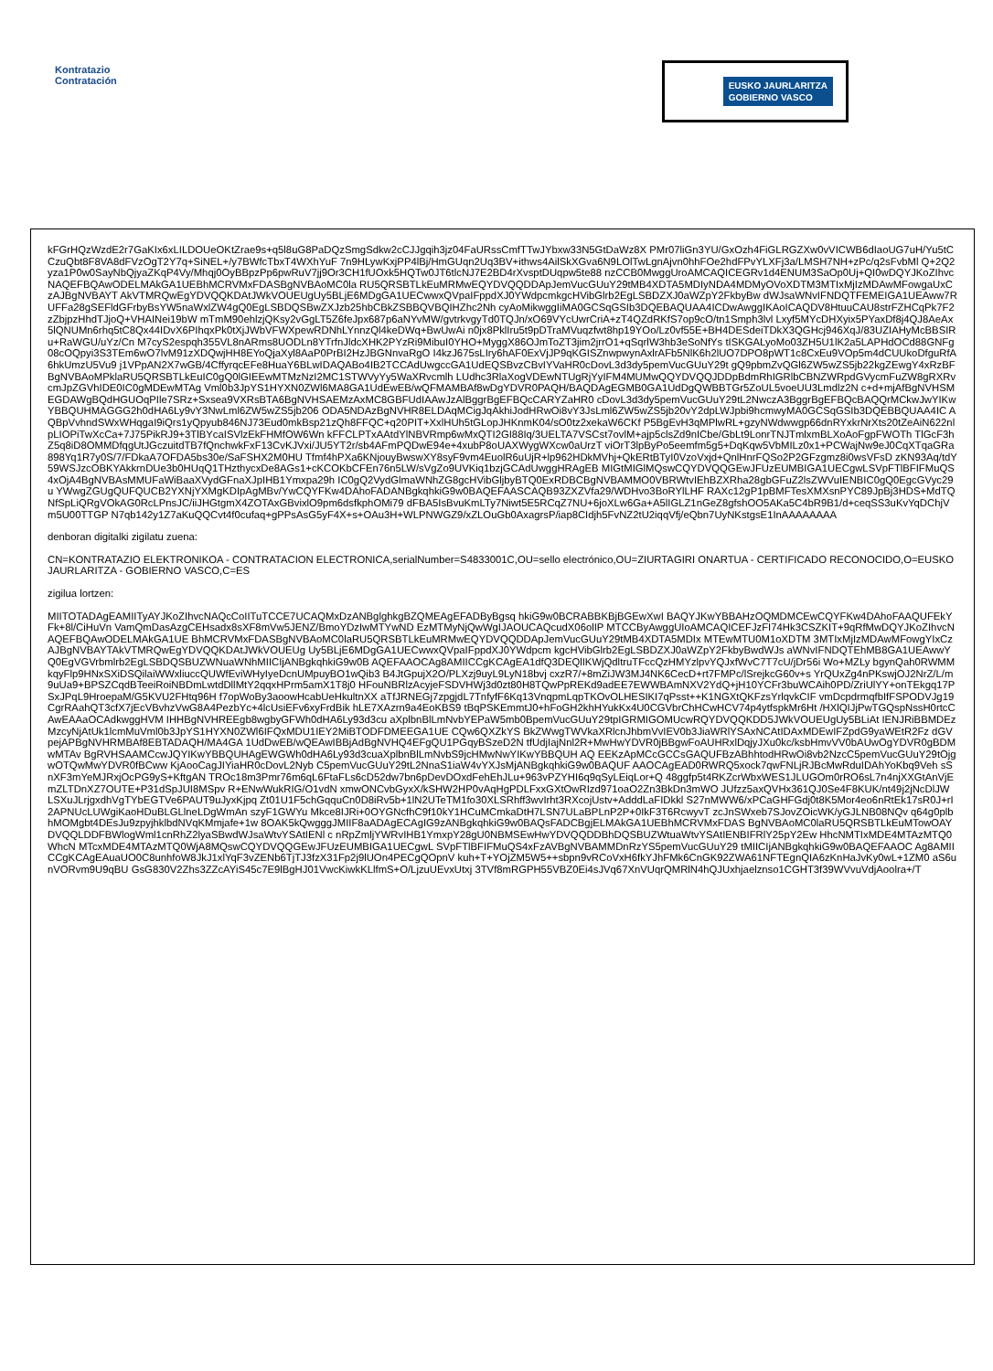Kontratazio
Contratación
EUSKO JAURLARITZA
GOBIERNO VASCO
kFGrHQzWzdE2r7GaKIx6xLILDOUeOKtZrae9s+q5l8uG8PaDQzSmgSdkw2cCJJgqih3jz04FaURssCmfTTwJYbxw33N5GtDaWz8X PMr07liGn3YU/GxOzh4FiGLRGZXw0vVICWB6dIaoUG7uH/Yu5tCCzuQbt8F8VA8dFVzOgT2Y7q+SiNEL+/y7BWfcTbxT4WXhYuF 7n9HLywKxjPP4lBj/HmGUqn2Uq3BV+ithws4AilSkXGva6N9LOlTwLgnAjvn0hhFOe2hdFPvYLXFj3a/LMSH7NH+zPc/q2sFvbMl Q+2Q2yza1P0w0SayNbQjyaZKqP4Vy/Mhqj0OyBBpzPp6pwRuV7jj9Or3CH1fUOxk5HQTw0JT6tlcNJ7E2BD4rXvsptDUqpw5te88 nzCCB0MwggUroAMCAQICEGRv1d4ENUM3SaOp0Uj+QI0wDQYJKoZIhvcNAQEFBQAwODELMAkGA1UEBhMCRVMxFDASBgNVBAoMC0la RU5QRSBTLkEuMRMwEQYDVQQDDApJemVucGUuY29tMB4XDTA5MDIyNDA4MDMyOVoXDTM3MTIxMjIzMDAwMFowgaUxCzAJBgNVBAYT AkVTMRQwEgYDVQQKDAtJWkVOUEUgUy5BLjE6MDgGA1UECwwxQVpaIFppdXJ0YWdpcmkgcHVibGlrb2EgLSBDZXJ0aWZpY2FkbyBw dWJsaWNvIFNDQTFEMEIGA1UEAww7RUFFa28gSEFldGFrbyBsYW5naWxlZW4gQ0EgLSBDQSBwZXJzb25hbCBkZSBBQVBQIHZhc2Nh cyAoMikwggIiMA0GCSqGSIb3DQEBAQUAA4ICDwAwggIKAoICAQDV8HtuuCAU8strFZHCqPk7F2zZbjpzHhdTJjoQ+VHAINei19bW mTmM90ehlzjQKsy2vGgLT5Z6feJpx687p6aNYvMW/gvtrkvgyTd0TQJn/xO69VYcUwrCriA+zT4QZdRKfS7op9cO/tn1Smph3lvl Lxyf5MYcDHXyix5PYaxDf8j4QJ8AeAx5lQNUMn6rhq5tC8Qx44IDvX6PIhqxPk0tXjJWbVFWXpewRDNhLYnnzQl4keDWq+BwUwAi n0jx8PklIru5t9pDTraMVuqzfwt8hp19YOo/Lz0vf55E+BH4DESdeiTDkX3QGHcj946XqJ/83UZIAHyMcBBSIRu+RaWGU/uYz/Cn M7cyS2espqh355VL8nARms8UODLn8YTrfnJldcXHK2PYzRi9MibuI0YHO+MyggX86OJmToZT3jim2jrrO1+qSqrlW3hb3eSoNfYs tISKGALyoMo03ZH5U1lK2a5LAPHdOCd88GNFg08cOQpyi3S3TEm6wO7lvM91zXDQwjHH8EYoQjaXyl8AaP0PrBI2HzJBGNnvaRgO I4kzJ675sLIry6hAF0ExVjJP9qKGISZnwpwynAxlrAFb5NlK6h2lUO7DPO8pWT1c8CxEu9VOp5m4dCUUkoDfguRfA6hkUmzU5Vu9 j1VPpAN2X7wGB/4CffyrqcEFe8HuaY6BLwIDAQABo4IB2TCCAdUwgccGA1UdEQSBvzCBvIYVaHR0cDovL3d3dy5pemVucGUuY29t gQ9pbmZvQGl6ZW5wZS5jb22kgZEwgY4xRzBFBgNVBAoMPklaRU5QRSBTLkEuIC0gQ0lGIEEwMTMzNzI2MC1STWVyYy5WaXRvcmlh LUdhc3RlaXogVDEwNTUgRjYyIFM4MUMwQQYDVQQJDDpBdmRhIGRlbCBNZWRpdGVycmFuZW8gRXRvcmJpZGVhIDE0IC0gMDEwMTAg Vml0b3JpYS1HYXN0ZWl6MA8GA1UdEwEB/wQFMAMBAf8wDgYDVR0PAQH/BAQDAgEGMB0GA1UdDgQWBBTGr5ZoUL5voeUU3Lmdlz2N c+d+mjAfBgNVHSMEGDAWgBQdHGUOqPIle7SRz+Sxsea9VXRsBTA6BgNVHSAEMzAxMC8GBFUdIAAwJzAlBggrBgEFBQcCARYZaHR0 cDovL3d3dy5pemVucGUuY29tL2NwczA3BggrBgEFBQcBAQQrMCkwJwYIKwYBBQUHMAGGG2h0dHA6Ly9vY3NwLml6ZW5wZS5jb206 ODA5NDAzBgNVHR8ELDAqMCigJqAkhiJodHRwOi8vY3JsLml6ZW5wZS5jb20vY2dpLWJpbi9hcmwyMA0GCSqGSIb3DQEBBQUAA4IC AQBpVvhndSWxWHqgaI9iQrs1yQpyub846NJ73Eud0mkBsp21zQh8FFQC+q20PIT+XxlHUh5tGLopJHKnmK04/sO0tz2xekaW6CKf P5BgEvH3qMPlwRL+gzyNWdwwgp66dnRYxkrNrXts20tZeAiN622nlpLIOPiTwXcCa+7J75PikRJ9+3TlBYcaISVlzEkFHMfOW6Wn kFFCLPTxAAtdYlNBVRmp6wMxQTI2GI88Iq/3UELTA7VSCst7ovlM+ajp5clsZd9nICbe/GbLt9LonrTNJTmlxmBLXoAoFgpFWOTh TlGcF3hZ5q8iD8OMMDfqgUtJGczuitdTB7fQnchwkFxF13CvKJVxi/JU5YT2r/sb4AFmPQDwE94e+4xubP8oUAXWygWXcw0aUrzT viOrT3lpByPo5eemfm5g5+DqKqw5VbMILz0x1+PCWajNw9eJ0CqXTqaGRa898Yq1R7y0S/7/FDkaA7OFDA5bs30e/SaFSHX2M0HU Tfmf4hPXa6KNjouyBwswXY8syF9vm4EuolR6uUjR+lp962HDkMVhj+QkERtBTyI0VzoVxjd+QnlHnrFQSo2P2GFzgmz8i0wsVFsD zKN93Aq/tdY59WSJzcOBKYAkkrnDUe3b0HUqQ1THzthycxDe8AGs1+cKCOKbCFEn76n5LW/sVgZo9UVKiq1bzjGCAdUwggHRAgEB MIGtMIGlMQswCQYDVQQGEwJFUzEUMBIGA1UECgwLSVpFTlBFIFMuQS4xOjA4BgNVBAsMMUFaWiBaaXVydGFnaXJpIHB1Ymxpa29h IC0gQ2VydGlmaWNhZG8gcHVibGljbyBTQ0ExRDBCBgNVBAMMO0VBRWtvIEhBZXRha28gbGFuZ2lsZWVuIENBIC0gQ0EgcGVyc29u YWwgZGUgQUFQUCB2YXNjYXMgKDIpAgMBv/YwCQYFKw4DAhoFADANBgkqhkiG9w0BAQEFAASCAQB93ZXZVfa29/WDHvo3BoRYlLHF RAXc12gP1pBMFTesXMXsnPYC89JpBj3HDS+MdTQNfSpLiQRgVOkAG0RcLPnsJC/iiJHGtgmX4ZOTAxGBvixlO9pm6dsfkphOMi79 dFBA5IsBvuKmLTy7Niwt5E5RCqZ7NU+6joXLw6Ga+A5lIGLZ1nGeZ8gfshOO5AKa5C4bR9B1/d+ceqSS3uKvYqDChjVm5U00TTGP N7qb142y1Z7aKuQQCvt4f0cufaq+gPPsAsG5yF4X+s+OAu3H+WLPNWGZ9/xZLOuGb0AxagrsP/iap8CIdjh5FvNZ2tU2iqqVfj/eQbn7UyNKstgsE1InAAAAAAAA
denboran digitalki zigilatu zuena:
CN=KONTRATAZIO ELEKTRONIKOA - CONTRATACION ELECTRONICA,serialNumber=S4833001C,OU=sello electrónico,OU=ZIURTAGIRI ONARTUA - CERTIFICADO RECONOCIDO,O=EUSKO JAURLARITZA - GOBIERNO VASCO,C=ES
zigilua lortzen:
MIITOTADAgEAMIITyAYJKoZIhvcNAQcCoIITuTCCE7UCAQMxDzANBglghkgBZQMEAgEFADByBgsq hkiG9w0BCRABBKBjBGEwXwI BAQYJKwYBBAHzOQMDMCEwCQYFKw4DAhoFAAQUFEkYFk+8l/CiHuVn VamQmDasAzgCEHsadx8sXF8mVw5JENZ/BmoYDzIwMTYwND EzMTMyNjQwWgIJAOUCAQcudX06olIP MTCCByAwggUIoAMCAQICEFJzFI74Hk3CSZKIT+9qRfMwDQYJKoZIhvcNAQEFBQAwODELMAkGA1UE BhMCRVMxFDASBgNVBAoMC0laRU5QRSBTLkEuMRMwEQYDVQQDDApJemVucGUuY29tMB4XDTA5MDIx MTEwMTU0M1oXDTM 3MTIxMjIzMDAwMFowgYIxCzAJBgNVBAYTAkVTMRQwEgYDVQQKDAtJWkVOUEUg Uy5BLjE6MDgGA1UECwwxQVpaIFppdXJ0YWdpcm kgcHVibGlrb2EgLSBDZXJ0aWZpY2FkbyBwdWJs aWNvIFNDQTEhMB8GA1UEAwwYQ0EgVGVrbmlrb2EgLSBDQSBUZWNuaWNhMIICIjANBgkqhkiG9w0B AQEFAAOCAg8AMIICCgKCAgEA1dfQ3DEQlIKWjQdltruTFccQzHMYzlpvYQJxfWvC7T7cU/jDr56i Wo+MZLy bgynQah0RWMMkqyFlp9HNxSXiDSQilaiWWxliuccQUWfEviWHyIyeDcnUMpuyBO1wQib3 B4JtGpujX2O/PLXzj9uyL9LyN18bvj cxzR7/+8mZiJW3MJ4NK6CecD+rt7FMPc/lSrejkcG60v+s YrQUxZg4nPKswjOJ2NrZ/L/m9uUa9+BPSZCqdBTeeiRoiNBDmLwtdDllMtY2qqxHPrm5amX1T8j0 HFouNBRlzAcyjeFSDVHWj3d0zt80H8TQwPpREKd9adEE7EWWBAmNXV2YdQ+jH10YCFr3buWCAih0PD/ZriUlYY+onTEkgq17PSxJPqL9HroepaM/G5KVU2FHtq96H f7opWoBy3aoowHcabUeHkultnXX aTfJRNEGj7zpgjdL7TnfyfF6Kq13VnqpmLqpTKOvOLHESIKI7qPsst++K1NGXtQKFzsYrlqvkCIF vmDcpdrmqfbIfFSPODVJg19CgrRAahQT3cfX7jEcVBvhzVwG8A4PezbYc+4lcUsiEFv6xyFrdBik hLE7XAzrn9a4EoKBS9 tBqPSKEmmtJ0+hFoGH2khHYukKx4U0CGVbrChHCwHCV74p4ytfspkMr6Ht /HXlQIJjPwTGQspNssH0rtcCAwEAAaOCAdkwggHVM IHHBgNVHREEgb8wgbyGFWh0dHA6Ly93d3cu aXplbnBlLmNvbYEPaW5mb0BpemVucGUuY29tpIGRMIGOMUcwRQYDVQQKDD5JWkVOUEUgUy5BLiAt IENJRiBBMDEzMzcyNjAtUk1lcmMuVml0b3JpYS1HYXN0ZWl6IFQxMDU1IEY2MiBTODFDMEEGA1UE CQw6QXZkYS BkZWwgTWVkaXRlcnJhbmVvIEV0b3JiaWRlYSAxNCAtIDAxMDEwIFZpdG9yaWEtR2Fz dGVpejAPBgNVHRMBAf8EBTADAQH/MA4GA 1UdDwEB/wQEAwIBBjAdBgNVHQ4EFgQU1PGqyBSzeD2N tfUdjIajNnl2R+MwHwYDVR0jBBgwFoAUHRxlDqjyJXu0kc/ksbHmvVV0bAUwOgYDVR0gBDMwMTAv BgRVHSAAMCcwJQYIKwYBBQUHAgEWGWh0dHA6Ly93d3cuaXplbnBlLmNvbS9jcHMwNwYIKwYBBQUH AQ EEKzApMCcGCCsGAQUFBzABhhtodHRwOi8vb2NzcC5pemVucGUuY29tOjgwOTQwMwYDVR0fBCww KjAooCagJIYiaHR0cDovL2Nyb C5pemVucGUuY29tL2NnaS1iaW4vYXJsMjANBgkqhkiG9w0BAQUF AAOCAgEAD0RWRQ5xock7qwFNLjRJBcMwRduIDAhYoKbq9Veh sSnXF3mYeMJRxjOcPG9yS+KftgAN TROc18m3Pmr76m6qL6FtaFLs6cD52dw7bn6pDevDOxdFehEhJLu+963vPZYHI6q9qSyLEiqLor+Q 48ggfp5t4RKZcrWbxWES1JLUGOm0rRO6sL7n4njXXGtAnVjEmZLTDnXZ7OUTE+P31dSpJUI8MSpv R+ENwWukRIG/O1vdN xmwONCvbGyxX/kSHW2HP0vAqHgPDLFxxGXtOwRIzd971oaO2Zn3BkDn3mWO JUfzz5axQVHx361QJ0Se4F8KUK/nt49j2jNcDlJW LSXuJLrjgxdhVgTYbEGTVe6PAUT9uJyxKjpq Zt01U1F5chGqquCn0D8iRv5b+1lN2UTeTM1fo30XLSRhff3wvIrht3RXcojUstv+AdddLaFIDkkl S27nMWW6/xPCaGHFGdj0t8K5Mor4eo6nRtEk17sR0J+rI2APNUcLUWgiKaoHDuBLGLlneLDgWmAn szyF1GWYu Mkce8IJRi+0OYGNcfhC9f10kY1HCuMCmkaDtH7LSN7ULaBPLnP2P+0IkF3T6RcwyvT zcJnSWxeb7SJovZOicWK/yGJLNB08NQv q64g0plbhMOMgbt4DEsJu9zpyjhklbdNVqKMmjafe+1w 8OAK5kQwgggJMIIF8aADAgECAgIG9zANBgkqhkiG9w0BAQsFADCBgjELMAkGA1UEBhMCRVMxFDAS BgNVBAoMC0laRU5QRSBTLkEuMTowOAYDVQQLDDFBWlogWml1cnRhZ2lyaSBwdWJsaWtvYSAtIENl c nRpZmljYWRvIHB1YmxpY28gU0NBMSEwHwYDVQQDDBhDQSBUZWtuaWtvYSAtIENBIFRlY25pY2Ew HhcNMTIxMDE4MTAzMTQ0WhcN MTcxMDE4MTAzMTQ0WjA8MQswCQYDVQQGEwJFUzEUMBIGA1UECgwL SVpFTlBFIFMuQS4xFzAVBgNVBAMMDnRzYS5pemVucGUuY29 tMIICIjANBgkqhkiG9w0BAQEFAAOC Ag8AMIICCgKCAgEAuaUO0C8unhfoW8JkJ1xlYqF3vZENb6TjTJ3fzX31Fp2j9lUOn4PECgQOpnV kuh+T+YOjZM5W5++sbpn9vRCoVxH6fkYJhFMk6CnGK92ZWA61NFTEgnQIA6zKnHaJvKy0wL+1ZM0 aS6unVORvm9U9qBU GsG830V2Zhs3ZZcAYiS45c7E9lBgHJ01VwcKiwkKLlfmS+O/LjzuUEvxUtxj 3TVf8mRGPH55VBZ0Ei4sJVq67XnVUqrQMRlN4hQJUxhjaelznso1CGHT3f39WVvuVdjAoolra+/T